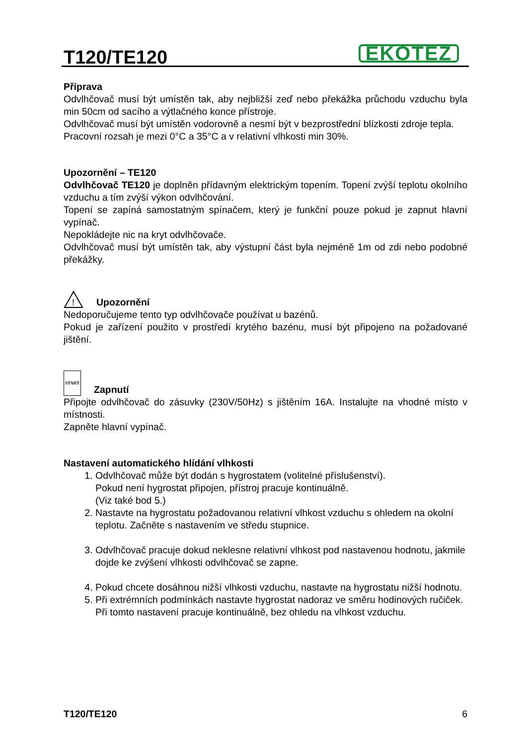T120/TE120
EKOTEZ
Příprava
Odvlhčovač musí být umístěn tak, aby nejbližší zeď nebo překážka průchodu vzduchu byla min 50cm od sacího a výtlačného konce přístroje.
Odvlhčovač musí být umístěn vodorovně a nesmí být v bezprostřední blízkosti zdroje tepla.
Pracovní rozsah je mezi 0°C a 35°C a v relativní vlhkosti min 30%.
Upozornění – TE120
Odvlhčovač TE120 je doplněn přídavným elektrickým topením. Topení zvýší teplotu okolního vzduchu a tím zvýší výkon odvlhčování.
Topení se zapíná samostatným spínačem, který je funkční pouze pokud je zapnut hlavní vypínač.
Nepokládejte nic na kryt odvlhčovače.
Odvlhčovač musí být umístěn tak, aby výstupní část byla nejméně 1m od zdi nebo podobné překážky.
!
Upozornění
Nedoporučujeme tento typ odvlhčovače používat u bazénů.
Pokud je zařízení použito v prostředí krytého bazénu, musí být připojeno na požadované jištění.
START
Zapnutí
Připojte odvlhčovač do zásuvky (230V/50Hz) s jištěním 16A. Instalujte na vhodné místo v místnosti.
Zapněte hlavní vypínač.
Nastavení automatického hlídání vlhkosti
1. Odvlhčovač může být dodán s hygrostatem (volitelné příslušenství).
Pokud není hygrostat připojen, přístroj pracuje kontinuálně.
(Viz také bod 5.)
2. Nastavte na hygrostatu požadovanou relativní vlhkost vzduchu s ohledem na okolní teplotu. Začněte s nastavením ve středu stupnice.
3. Odvlhčovač pracuje dokud neklesne relativní vlhkost pod nastavenou hodnotu, jakmile dojde ke zvýšení vlhkosti odvlhčovač se zapne.
4. Pokud chcete dosáhnou nižší vlhkosti vzduchu, nastavte na hygrostatu nižší hodnotu.
5. Při extrémních podmínkách nastavte hygrostat nadoraz ve směru hodinových ručiček.
Při tomto nastavení pracuje kontinuálně, bez ohledu na vlhkost vzduchu.
T120/TE120 6